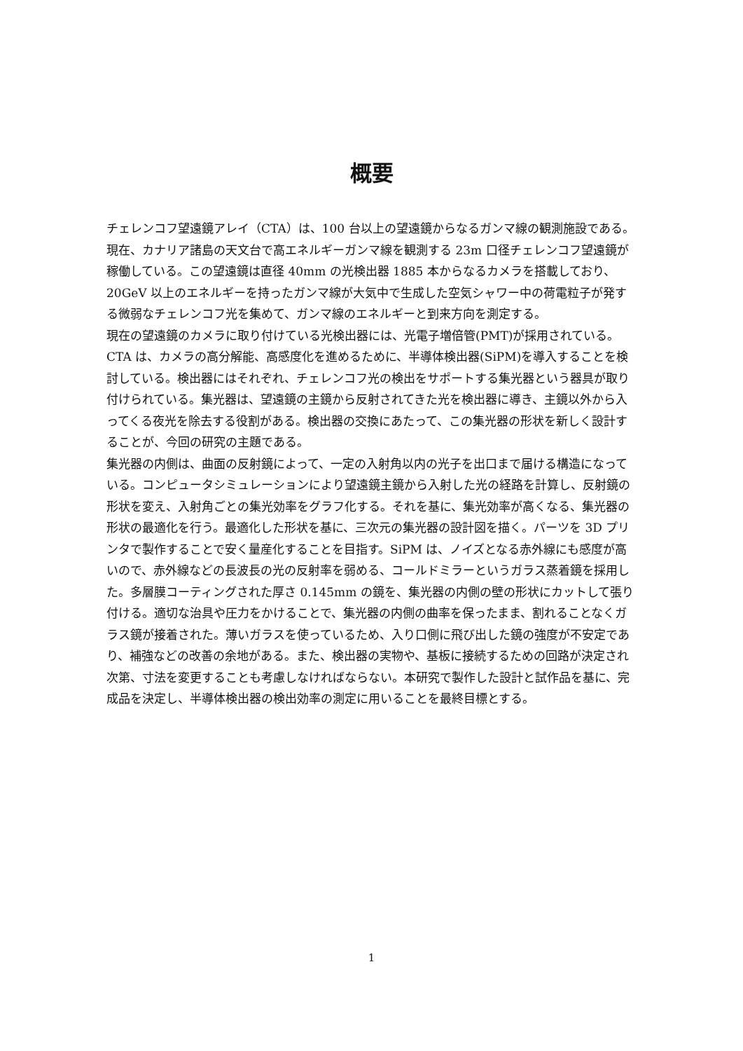概要
チェレンコフ望遠鏡アレイ（CTA）は、100 台以上の望遠鏡からなるガンマ線の観測施設である。現在、カナリア諸島の天文台で高エネルギーガンマ線を観測する 23m 口径チェレンコフ望遠鏡が稼働している。この望遠鏡は直径 40mm の光検出器 1885 本からなるカメラを搭載しており、20GeV 以上のエネルギーを持ったガンマ線が大気中で生成した空気シャワー中の荷電粒子が発する微弱なチェレンコフ光を集めて、ガンマ線のエネルギーと到来方向を測定する。
現在の望遠鏡のカメラに取り付けている光検出器には、光電子増倍管(PMT)が採用されている。CTA は、カメラの高分解能、高感度化を進めるために、半導体検出器(SiPM)を導入することを検討している。検出器にはそれぞれ、チェレンコフ光の検出をサポートする集光器という器具が取り付けられている。集光器は、望遠鏡の主鏡から反射されてきた光を検出器に導き、主鏡以外から入ってくる夜光を除去する役割がある。検出器の交換にあたって、この集光器の形状を新しく設計することが、今回の研究の主題である。
集光器の内側は、曲面の反射鏡によって、一定の入射角以内の光子を出口まで届ける構造になっている。コンピュータシミュレーションにより望遠鏡主鏡から入射した光の経路を計算し、反射鏡の形状を変え、入射角ごとの集光効率をグラフ化する。それを基に、集光効率が高くなる、集光器の形状の最適化を行う。最適化した形状を基に、三次元の集光器の設計図を描く。パーツを 3D プリンタで製作することで安く量産化することを目指す。SiPM は、ノイズとなる赤外線にも感度が高いので、赤外線などの長波長の光の反射率を弱める、コールドミラーというガラス蒸着鏡を採用した。多層膜コーティングされた厚さ 0.145mm の鏡を、集光器の内側の壁の形状にカットして張り付ける。適切な治具や圧力をかけることで、集光器の内側の曲率を保ったまま、割れることなくガラス鏡が接着された。薄いガラスを使っているため、入り口側に飛び出した鏡の強度が不安定であり、補強などの改善の余地がある。また、検出器の実物や、基板に接続するための回路が決定され次第、寸法を変更することも考慮しなければならない。本研究で製作した設計と試作品を基に、完成品を決定し、半導体検出器の検出効率の測定に用いることを最終目標とする。
1